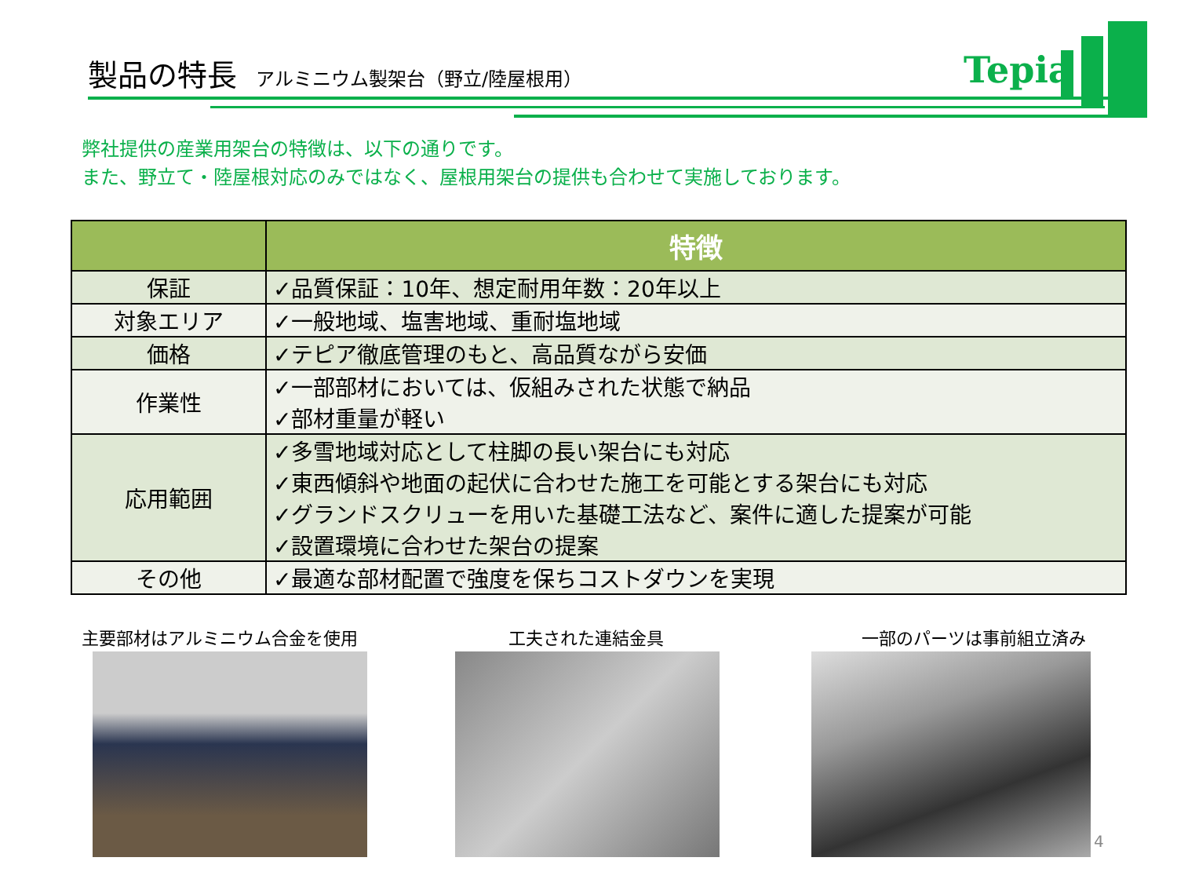製品の特長 アルミニウム製架台（野立/陸屋根用）
Tepia
弊社提供の産業用架台の特徴は、以下の通りです。
また、野立て・陸屋根対応のみではなく、屋根用架台の提供も合わせて実施しております。
| | 特徴 |
| --- | --- |
| 保証 | ✓品質保証：10年、想定耐用年数：20年以上 |
| 対象エリア | ✓一般地域、塩害地域、重耐塩地域 |
| 価格 | ✓テピア徹底管理のもと、高品質ながら安価 |
| 作業性 | ✓一部部材においては、仮組みされた状態で納品 ✓部材重量が軽い |
| 応用範囲 | ✓多雪地域対応として柱脚の長い架台にも対応 ✓東西傾斜や地面の起伏に合わせた施工を可能とする架台にも対応 ✓グランドスクリューを用いた基礎工法など、案件に適した提案が可能 ✓設置環境に合わせた架台の提案 |
| その他 | ✓最適な部材配置で強度を保ちコストダウンを実現 |
主要部材はアルミニウム合金を使用 工夫された連結金具 一部のパーツは事前組立済み
4